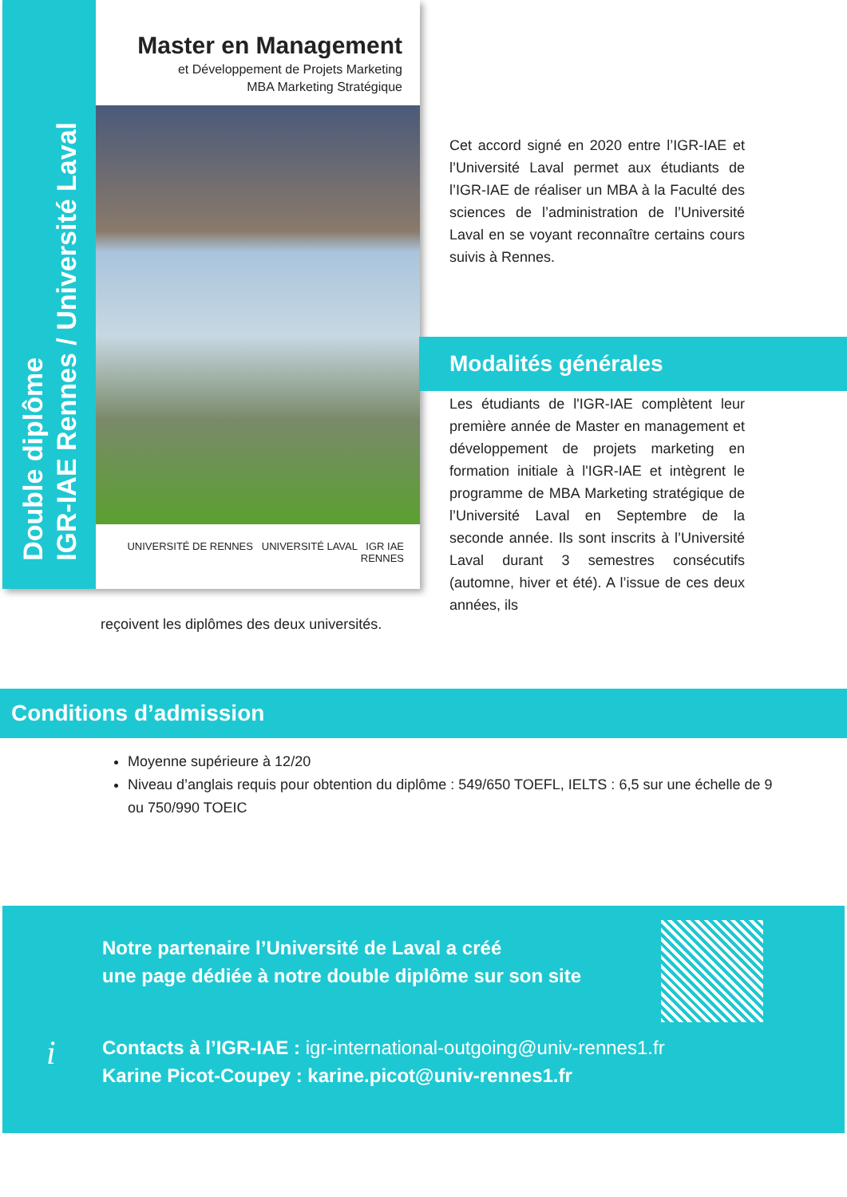Double diplôme
IGR-IAE Rennes / Université Laval
Master en Management
et Développement de Projets Marketing
MBA Marketing Stratégique
UNIVERSITÉ DE RENNES UNIVERSITÉ LAVAL IGR IAE RENNES
Cet accord signé en 2020 entre l’IGR-IAE et l’Université Laval permet aux étudiants de l’IGR-IAE de réaliser un MBA à la Faculté des sciences de l’administration de l’Université Laval en se voyant reconnaître certains cours suivis à Rennes.
Modalités générales
Les étudiants de l'IGR-IAE complètent leur première année de Master en management et développement de projets marketing en formation initiale à l'IGR-IAE et intègrent le programme de MBA Marketing stratégique de l’Université Laval en Septembre de la seconde année. Ils sont inscrits à l’Université Laval durant 3 semestres consécutifs (automne, hiver et été). A l’issue de ces deux années, ils
reçoivent les diplômes des deux universités.
Conditions d’admission
Moyenne supérieure à 12/20
Niveau d’anglais requis pour obtention du diplôme : 549/650 TOEFL, IELTS : 6,5 sur une échelle de 9 ou 750/990 TOEIC
Notre partenaire l’Université de Laval a créé
une page dédiée à notre double diplôme sur son site
i
Contacts à l’IGR-IAE : igr-international-outgoing@univ-rennes1.fr
Karine Picot-Coupey : karine.picot@univ-rennes1.fr